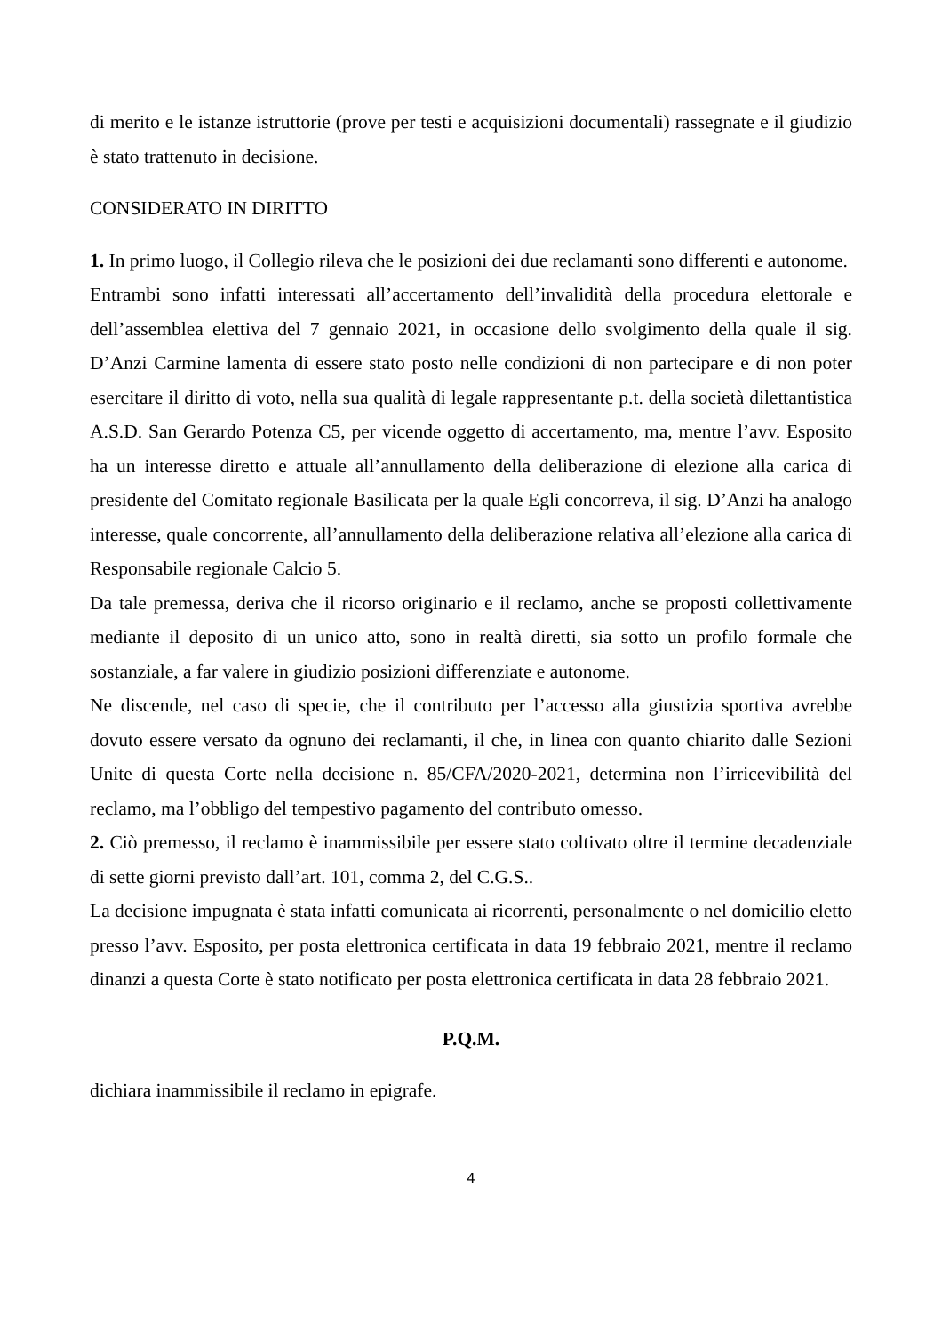di merito e le istanze istruttorie (prove per testi e acquisizioni documentali) rassegnate e il giudizio è stato trattenuto in decisione.
CONSIDERATO IN DIRITTO
1. In primo luogo, il Collegio rileva che le posizioni dei due reclamanti sono differenti e autonome.
Entrambi sono infatti interessati all’accertamento dell’invalidità della procedura elettorale e dell’assemblea elettiva del 7 gennaio 2021, in occasione dello svolgimento della quale il sig. D’Anzi Carmine lamenta di essere stato posto nelle condizioni di non partecipare e di non poter esercitare il diritto di voto, nella sua qualità di legale rappresentante p.t. della società dilettantistica A.S.D. San Gerardo Potenza C5, per vicende oggetto di accertamento, ma, mentre l’avv. Esposito ha un interesse diretto e attuale all’annullamento della deliberazione di elezione alla carica di presidente del Comitato regionale Basilicata per la quale Egli concorreva, il sig. D’Anzi ha analogo interesse, quale concorrente, all’annullamento della deliberazione relativa all’elezione alla carica di Responsabile regionale Calcio 5.
Da tale premessa, deriva che il ricorso originario e il reclamo, anche se proposti collettivamente mediante il deposito di un unico atto, sono in realtà diretti, sia sotto un profilo formale che sostanziale, a far valere in giudizio posizioni differenziate e autonome.
Ne discende, nel caso di specie, che il contributo per l’accesso alla giustizia sportiva avrebbe dovuto essere versato da ognuno dei reclamanti, il che, in linea con quanto chiarito dalle Sezioni Unite di questa Corte nella decisione n. 85/CFA/2020-2021, determina non l’irricevibilità del reclamo, ma l’obbligo del tempestivo pagamento del contributo omesso.
2. Ciò premesso, il reclamo è inammissibile per essere stato coltivato oltre il termine decadenziale di sette giorni previsto dall’art. 101, comma 2, del C.G.S..
La decisione impugnata è stata infatti comunicata ai ricorrenti, personalmente o nel domicilio eletto presso l’avv. Esposito, per posta elettronica certificata in data 19 febbraio 2021, mentre il reclamo dinanzi a questa Corte è stato notificato per posta elettronica certificata in data 28 febbraio 2021.
P.Q.M.
dichiara inammissibile il reclamo in epigrafe.
4